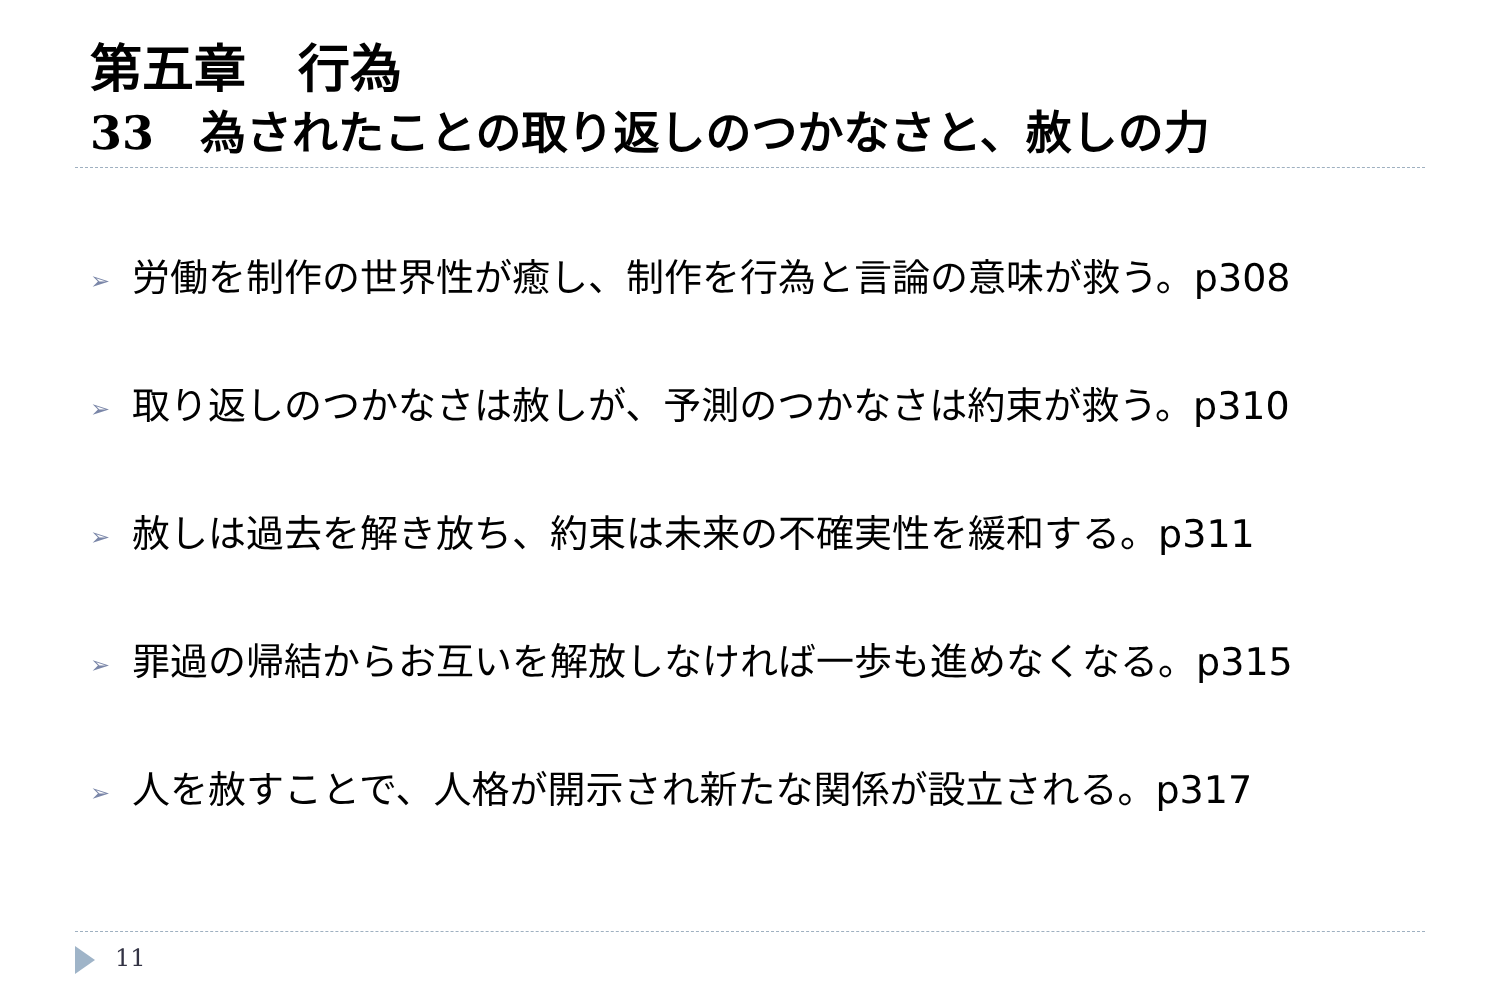第五章　行為
33　為されたことの取り返しのつかなさと、赦しの力
➢ 労働を制作の世界性が癒し、制作を行為と言論の意味が救う。p308
➢ 取り返しのつかなさは赦しが、予測のつかなさは約束が救う。p310
➢ 赦しは過去を解き放ち、約束は未来の不確実性を緩和する。p311
➢ 罪過の帰結からお互いを解放しなければ一歩も進めなくなる。p315
➢ 人を赦すことで、人格が開示され新たな関係が設立される。p317
11